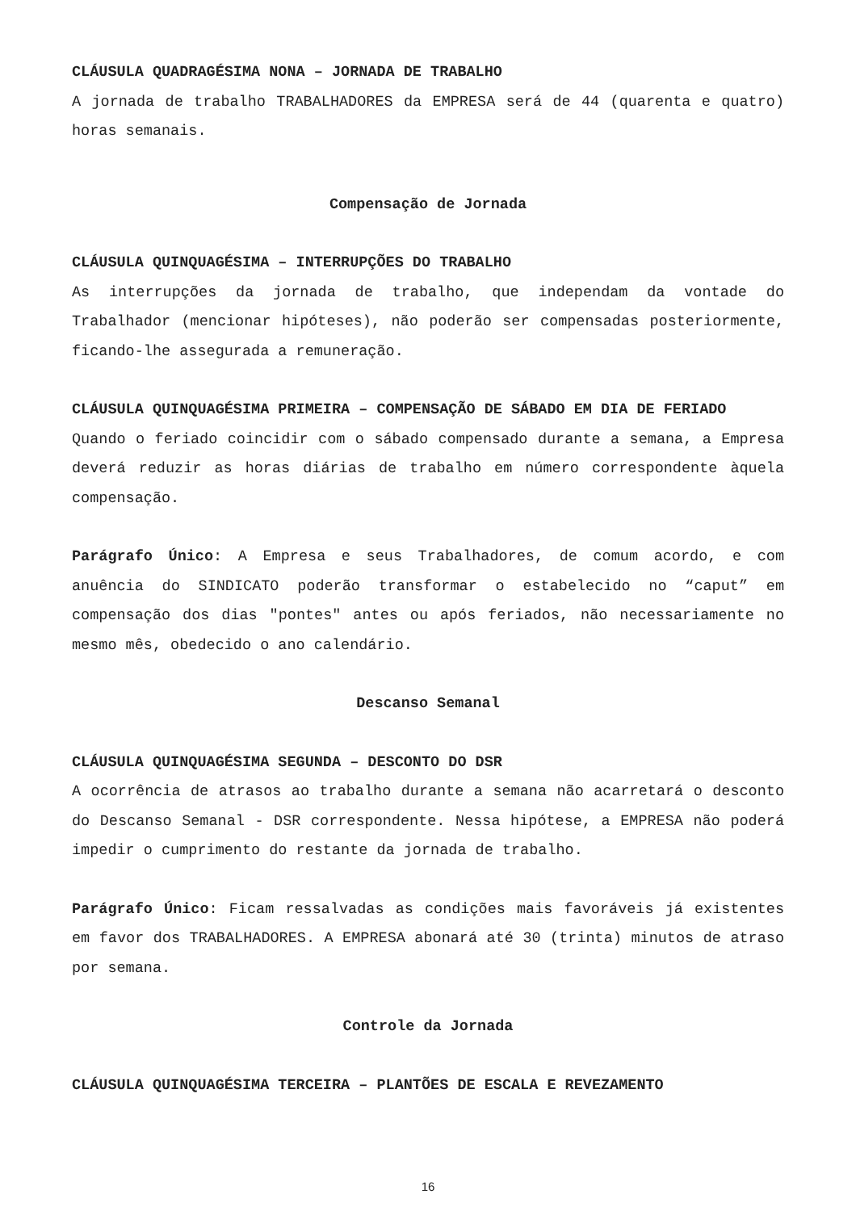CLÁUSULA QUADRAGÉSIMA NONA – JORNADA DE TRABALHO
A jornada de trabalho TRABALHADORES da EMPRESA será de 44 (quarenta e quatro) horas semanais.
Compensação de Jornada
CLÁUSULA QUINQUAGÉSIMA – INTERRUPÇÕES DO TRABALHO
As interrupções da jornada de trabalho, que independam da vontade do Trabalhador (mencionar hipóteses), não poderão ser compensadas posteriormente, ficando-lhe assegurada a remuneração.
CLÁUSULA QUINQUAGÉSIMA PRIMEIRA – COMPENSAÇÃO DE SÁBADO EM DIA DE FERIADO
Quando o feriado coincidir com o sábado compensado durante a semana, a Empresa deverá reduzir as horas diárias de trabalho em número correspondente àquela compensação.
Parágrafo Único: A Empresa e seus Trabalhadores, de comum acordo, e com anuência do SINDICATO poderão transformar o estabelecido no “caput” em compensação dos dias "pontes" antes ou após feriados, não necessariamente no mesmo mês, obedecido o ano calendário.
Descanso Semanal
CLÁUSULA QUINQUAGÉSIMA SEGUNDA – DESCONTO DO DSR
A ocorrência de atrasos ao trabalho durante a semana não acarretará o desconto do Descanso Semanal - DSR correspondente. Nessa hipótese, a EMPRESA não poderá impedir o cumprimento do restante da jornada de trabalho.
Parágrafo Único: Ficam ressalvadas as condições mais favoráveis já existentes em favor dos TRABALHADORES. A EMPRESA abonará até 30 (trinta) minutos de atraso por semana.
Controle da Jornada
CLÁUSULA QUINQUAGÉSIMA TERCEIRA – PLANTÕES DE ESCALA E REVEZAMENTO
16